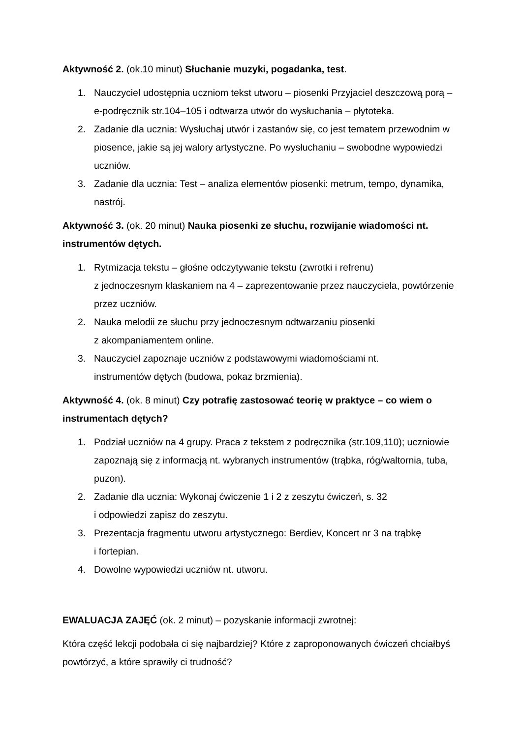Aktywność 2. (ok.10 minut) Słuchanie muzyki, pogadanka, test.
1. Nauczyciel udostępnia uczniom tekst utworu – piosenki Przyjaciel deszczową porą – e-podręcznik str.104–105 i odtwarza utwór do wysłuchania – płytoteka.
2. Zadanie dla ucznia: Wysłuchaj utwór i zastanów się, co jest tematem przewodnim w piosence, jakie są jej walory artystyczne. Po wysłuchaniu – swobodne wypowiedzi uczniów.
3. Zadanie dla ucznia: Test – analiza elementów piosenki: metrum, tempo, dynamika, nastrój.
Aktywność 3. (ok. 20 minut) Nauka piosenki ze słuchu, rozwijanie wiadomości nt. instrumentów dętych.
1. Rytmizacja tekstu – głośne odczytywanie tekstu (zwrotki i refrenu)
z jednoczesnym klaskaniem na 4 – zaprezentowanie przez nauczyciela, powtórzenie przez uczniów.
2. Nauka melodii ze słuchu przy jednoczesnym odtwarzaniu piosenki
z akompaniamentem online.
3. Nauczyciel zapoznaje uczniów z podstawowymi wiadomościami nt.
instrumentów dętych (budowa, pokaz brzmienia).
Aktywność 4. (ok. 8 minut) Czy potrafię zastosować teorię w praktyce – co wiem o instrumentach dętych?
1. Podział uczniów na 4 grupy. Praca z tekstem z podręcznika (str.109,110); uczniowie zapoznają się z informacją nt. wybranych instrumentów (trąbka, róg/waltornia, tuba, puzon).
2. Zadanie dla ucznia: Wykonaj ćwiczenie 1 i 2 z zeszytu ćwiczeń, s. 32
i odpowiedzi zapisz do zeszytu.
3. Prezentacja fragmentu utworu artystycznego: Berdiev, Koncert nr 3 na trąbkę
i fortepian.
4. Dowolne wypowiedzi uczniów nt. utworu.
EWALUACJA ZAJĘĆ (ok. 2 minut) – pozyskanie informacji zwrotnej:
Która część lekcji podobała ci się najbardziej? Które z zaproponowanych ćwiczeń chciałbyś powtórzyć, a które sprawiły ci trudność?